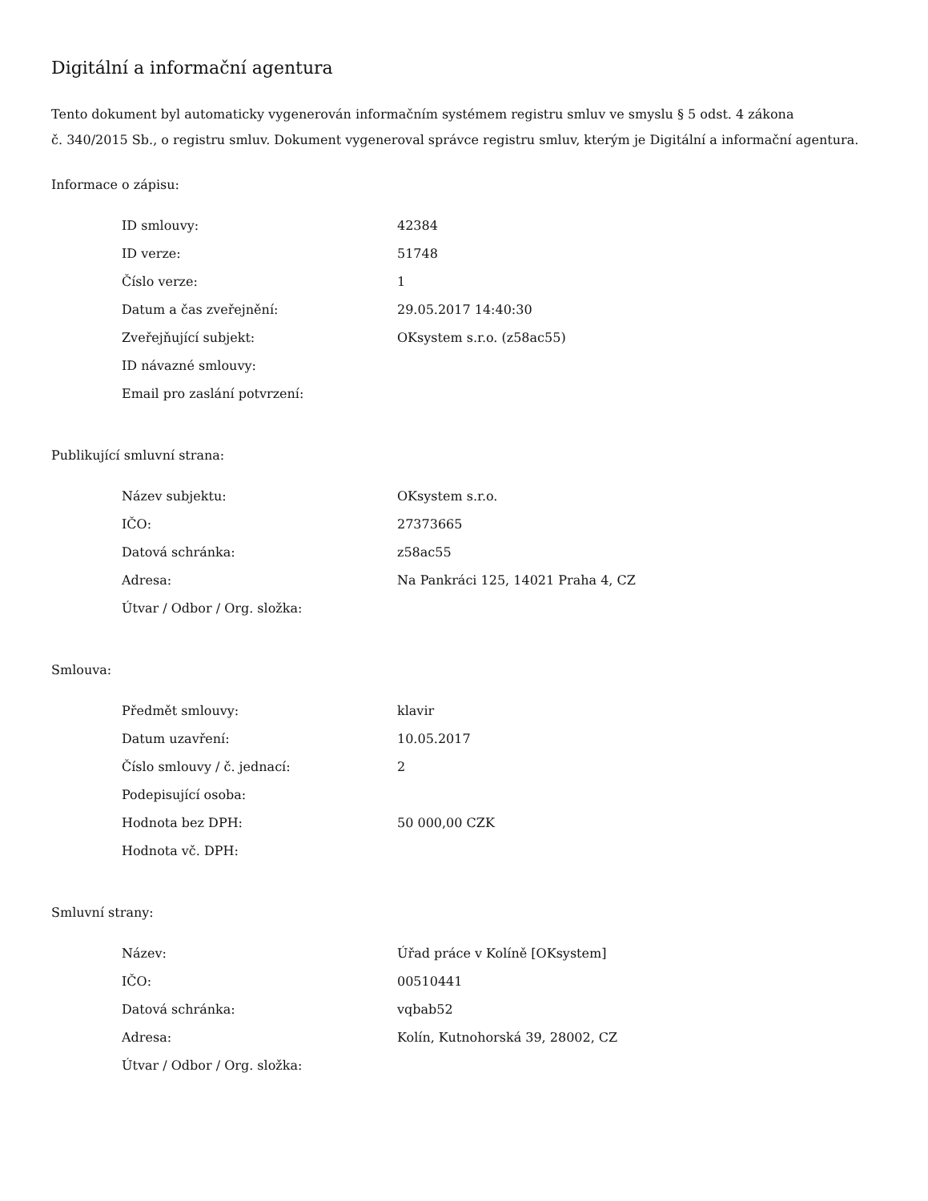Digitální a informační agentura
Tento dokument byl automaticky vygenerován informačním systémem registru smluv ve smyslu § 5 odst. 4 zákona
č. 340/2015 Sb., o registru smluv. Dokument vygeneroval správce registru smluv, kterým je Digitální a informační agentura.
Informace o zápisu:
| ID smlouvy: | 42384 |
| ID verze: | 51748 |
| Číslo verze: | 1 |
| Datum a čas zveřejnění: | 29.05.2017 14:40:30 |
| Zveřejňující subjekt: | OKsystem s.r.o. (z58ac55) |
| ID návazné smlouvy: | |
| Email pro zaslání potvrzení: | |
Publikující smluvní strana:
| Název subjektu: | OKsystem s.r.o. |
| IČO: | 27373665 |
| Datová schránka: | z58ac55 |
| Adresa: | Na Pankráci 125, 14021 Praha 4, CZ |
| Útvar / Odbor / Org. složka: | |
Smlouva:
| Předmět smlouvy: | klavir |
| Datum uzavření: | 10.05.2017 |
| Číslo smlouvy / č. jednací: | 2 |
| Podepisující osoba: | |
| Hodnota bez DPH: | 50 000,00 CZK |
| Hodnota vč. DPH: | |
Smluvní strany:
| Název: | Úřad práce v Kolíně [OKsystem] |
| IČO: | 00510441 |
| Datová schránka: | vqbab52 |
| Adresa: | Kolín, Kutnohorská 39, 28002, CZ |
| Útvar / Odbor / Org. složka: | |